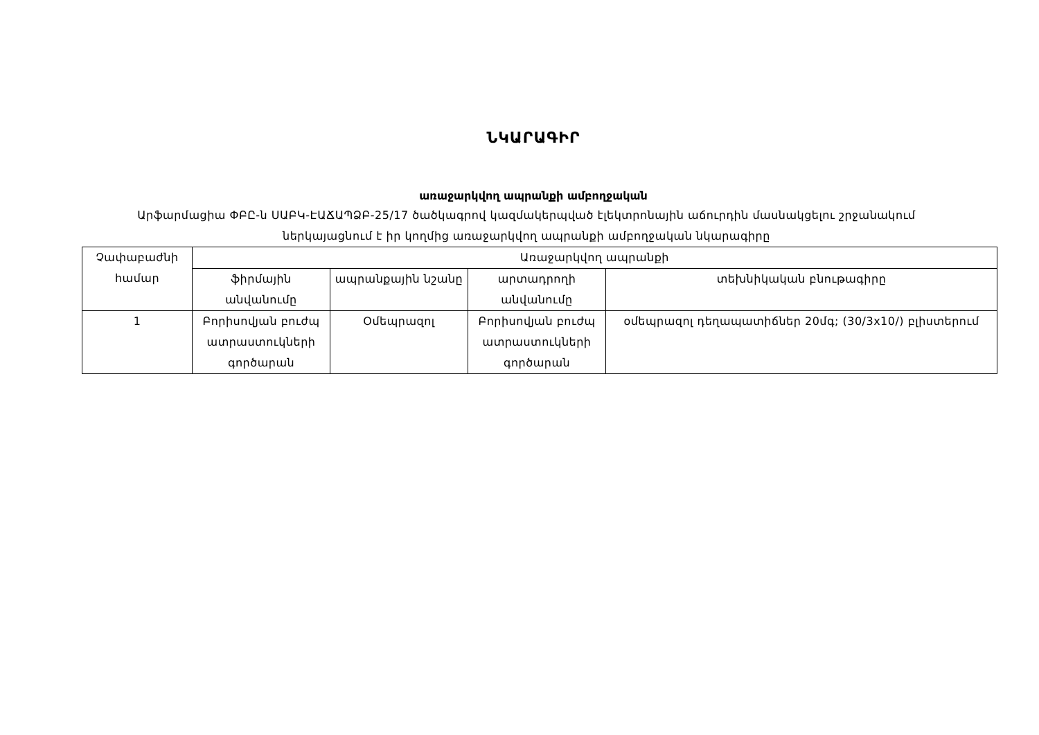ՆԿԱՐԱԳԻՐ
առաջարկվող ապրանքի ամբողջական
Արֆարմացիա ՓԲԸ-ն ՍԱԲԿ-ԷԱՃԱՊՁԲ-25/17 ծածկագրով կազմակերպված էլեկտրոնային աճուրդին մասնակցելու շրջանակում ներկայացնում է իր կողմից առաջարկվող ապրանքի ամբողջական նկարագիրը
| Չափաբաժնի համար | Առաջարկվող ապրանքի | | | |
| --- | --- | --- | --- | --- |
| | ֆիրմային անվանումը | ապրանքային նշանը | արտադրողի անվանումը | տեխնիկական բնութագիրը |
| 1 | Բորիսովյան բուժպ ատրաստուկների գործարան | Օմեպրազոլ | Բորիսովյան բուժպ ատրաստուկների գործարան | օմեպրազոլ դեղապատիճներ 20մգ; (30/3x10/) բլիստերում |